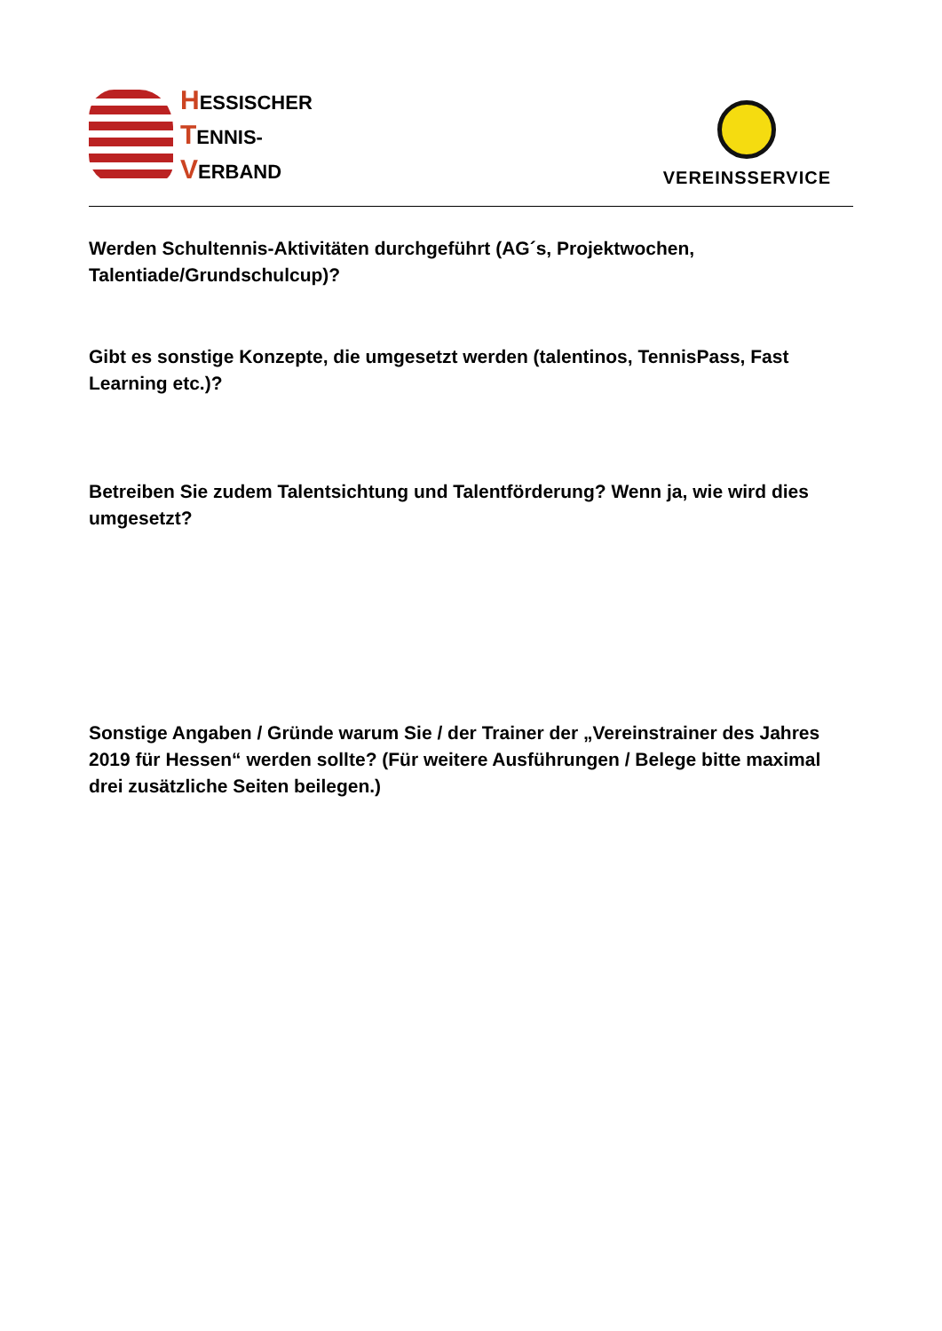HESSISCHER
TENNIS-
VERBAND
VEREINSSERVICE
Werden Schultennis-Aktivitäten durchgeführt (AG´s, Projektwochen, Talentiade/Grundschulcup)?
Gibt es sonstige Konzepte, die umgesetzt werden (talentinos, TennisPass, Fast Learning etc.)?
Betreiben Sie zudem Talentsichtung und Talentförderung? Wenn ja, wie wird dies umgesetzt?
Sonstige Angaben / Gründe warum Sie / der Trainer der „Vereinstrainer des Jahres 2019 für Hessen“ werden sollte? (Für weitere Ausführungen / Belege bitte maximal drei zusätzliche Seiten beilegen.)